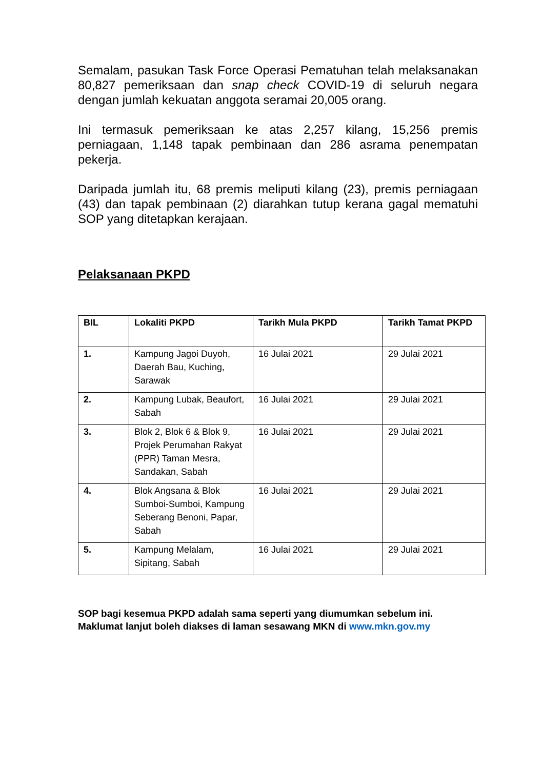Semalam, pasukan Task Force Operasi Pematuhan telah melaksanakan 80,827 pemeriksaan dan snap check COVID-19 di seluruh negara dengan jumlah kekuatan anggota seramai 20,005 orang.
Ini termasuk pemeriksaan ke atas 2,257 kilang, 15,256 premis perniagaan, 1,148 tapak pembinaan dan 286 asrama penempatan pekerja.
Daripada jumlah itu, 68 premis meliputi kilang (23), premis perniagaan (43) dan tapak pembinaan (2) diarahkan tutup kerana gagal mematuhi SOP yang ditetapkan kerajaan.
Pelaksanaan PKPD
| BIL | Lokaliti PKPD | Tarikh Mula PKPD | Tarikh Tamat PKPD |
| --- | --- | --- | --- |
| 1. | Kampung Jagoi Duyoh, Daerah Bau, Kuching, Sarawak | 16 Julai 2021 | 29 Julai 2021 |
| 2. | Kampung Lubak, Beaufort, Sabah | 16 Julai 2021 | 29 Julai 2021 |
| 3. | Blok 2, Blok 6 & Blok 9, Projek Perumahan Rakyat (PPR) Taman Mesra, Sandakan, Sabah | 16 Julai 2021 | 29 Julai 2021 |
| 4. | Blok Angsana & Blok Sumboi-Sumboi, Kampung Seberang Benoni, Papar, Sabah | 16 Julai 2021 | 29 Julai 2021 |
| 5. | Kampung Melalam, Sipitang, Sabah | 16 Julai 2021 | 29 Julai 2021 |
SOP bagi kesemua PKPD adalah sama seperti yang diumumkan sebelum ini. Maklumat lanjut boleh diakses di laman sesawang MKN di www.mkn.gov.my